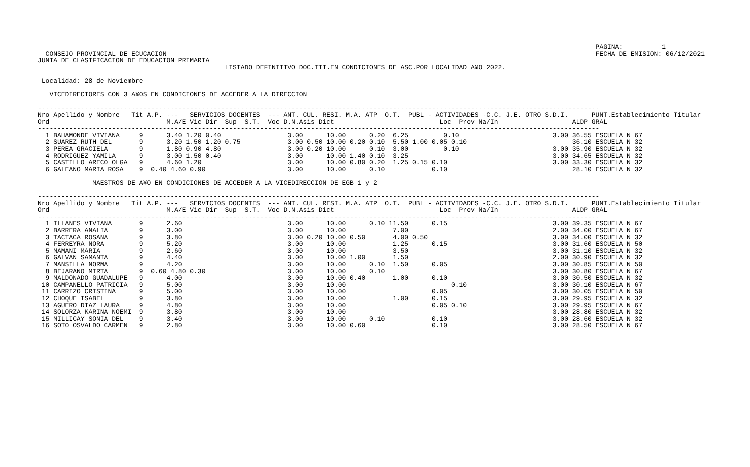PAGINA:          1
  CONSEJO PROVINCIAL DE ECUCACION                                                                                                              FECHA DE EMISION: 06/12/2021
JUNTA DE CLASIFICACION DE EDUCACION PRIMARIA
                                                LISTADO DEFINITIVO DOC.TIT.EN CONDICIONES DE ASC.POR LOCALIDAD A¥O 2022.

 Localidad: 28 de Noviembre

   VICEDIRECTORES CON 3 A¥OS EN CONDICIONES DE ACCEDER A LA DIRECCION

------------------------------------------------------------------------------------------------------------------------------------------------
Nro Apellido y Nombre   Tit A.P. ---   SERVICIOS DOCENTES  --- ANT. CUL. RESI. M.A. ATP  O.T.  PUBL - ACTIVIDADES -C.C. J.E. OTRO S.D.I.      PUNT.Establecimiento Titular
Ord                              M.A/E Vic Dir  Sup  S.T.  Voc D.N.Asis Dict                           Loc  Prov Na/In                   ALDP GRAL
------------------------------------------------------------------------------------------------------------------------------------------------
  1 BAHAMONDE VIVIANA     9      3.40 1.20 0.40                 3.00      10.00      0.20  6.25         0.10                        3.00 36.55 ESCUELA N 67
  2 SUAREZ RUTH DEL       9      3.20 1.50 1.20 0.75            3.00 0.50 10.00 0.20 0.10  5.50 1.00 0.05 0.10                           36.10 ESCUELA N 32
  3 PEREA GRACIELA        9      1.80 0.90 4.80                 3.00 0.20 10.00      0.10  3.00         0.10                        3.00 35.90 ESCUELA N 32
  4 RODRIGUEZ YAMILA      9      3.00 1.50 0.40                 3.00      10.00 1.40 0.10  3.25                                     3.00 34.65 ESCUELA N 32
  5 CASTILLO ARECO OLGA   9      4.60 1.20                      3.00      10.00 0.80 0.20  1.25 0.15 0.10                           3.00 33.30 ESCUELA N 32
  6 GALEANO MARIA ROSA    9  0.40 4.60 0.90                     3.00      10.00      0.10            0.10                                28.10 ESCUELA N 32

              MAESTROS DE A¥O EN CONDICIONES DE ACCEDER A LA VICEDIRECCION DE EGB 1 y 2

------------------------------------------------------------------------------------------------------------------------------------------------
Nro Apellido y Nombre   Tit A.P. ---   SERVICIOS DOCENTES  --- ANT. CUL. RESI. M.A. ATP  O.T.  PUBL - ACTIVIDADES -C.C. J.E. OTRO S.D.I.      PUNT.Establecimiento Titular
Ord                              M.A/E Vic Dir  Sup  S.T.  Voc D.N.Asis Dict                           Loc  Prov Na/In                   ALDP GRAL
------------------------------------------------------------------------------------------------------------------------------------------------
  1 ILLANES VIVIANA       9      2.60                           3.00      10.00      0.10 11.50      0.15                           3.00 39.35 ESCUELA N 67
  2 BARRERA ANALIA        9      3.00                           3.00      10.00            7.00                                     2.00 34.00 ESCUELA N 67
  3 TACTACA ROSANA        9      3.80                           3.00 0.20 10.00 0.50       4.00 0.50                                3.00 34.00 ESCUELA N 32
  4 FERREYRA NORA         9      5.20                           3.00      10.00            1.25      0.15                           3.00 31.60 ESCUELA N 50
  5 MAMANI MARIA          9      2.60                           3.00      10.00            3.50                                     3.00 31.10 ESCUELA N 32
  6 GALVAN SAMANTA        9      4.40                           3.00      10.00 1.00       1.50                                     2.00 30.90 ESCUELA N 32
  7 MANSILLA NORMA        9      4.20                           3.00      10.00      0.10  1.50      0.05                           3.00 30.85 ESCUELA N 50
  8 BEJARANO MIRTA        9  0.60 4.80 0.30                     3.00      10.00      0.10                                           3.00 30.80 ESCUELA N 67
  9 MALDONADO GUADALUPE   9      4.00                           3.00      10.00 0.40       1.00      0.10                           3.00 30.50 ESCUELA N 32
 10 CAMPANELLO PATRICIA   9      5.00                           3.00      10.00                           0.10                      3.00 30.10 ESCUELA N 67
 11 CARRIZO CRISTINA      9      5.00                           3.00      10.00                      0.05                           3.00 30.05 ESCUELA N 50
 12 CHOQUE ISABEL         9      3.80                           3.00      10.00            1.00      0.15                           3.00 29.95 ESCUELA N 32
 13 AGUERO DIAZ LAURA     9      4.80                           3.00      10.00                      0.05 0.10                      3.00 29.95 ESCUELA N 67
 14 SOLORZA KARINA NOEMI  9      3.80                           3.00      10.00                                                     3.00 28.80 ESCUELA N 32
 15 MILLICAY SONIA DEL    9      3.40                           3.00      10.00      0.10            0.10                           3.00 28.60 ESCUELA N 32
 16 SOTO OSVALDO CARMEN   9      2.80                           3.00      10.00 0.60                 0.10                           3.00 28.50 ESCUELA N 67